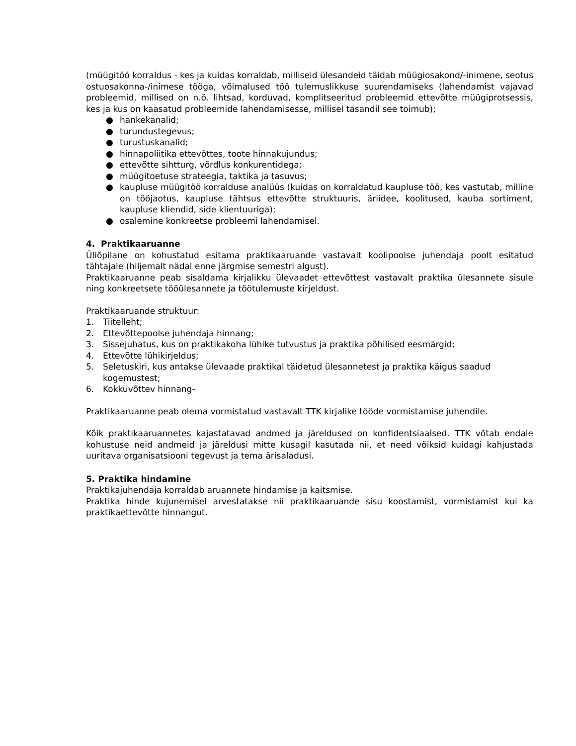(müügitöö korraldus - kes ja kuidas korraldab, milliseid ülesandeid täidab müügiosakond/-inimene, seotus ostuosakonna-/inimese tööga, võimalused töö tulemuslikkuse suurendamiseks (lahendamist vajavad probleemid, millised on n.ö. lihtsad, korduvad, komplitseeritud probleemid ettevõtte müügiprotsessis, kes ja kus on kaasatud probleemide lahendamisesse, millisel tasandil see toimub);
● hankekanalid;
● turundustegevus;
● turustuskanalid;
● hinnapoliitika ettevõttes, toote hinnakujundus;
● ettevõtte sihtturg, võrdlus konkurentidega;
● müügitoetuse strateegia, taktika ja tasuvus;
● kaupluse müügitöö korralduse analüüs (kuidas on korraldatud kaupluse töö, kes vastutab, milline on tööjaotus, kaupluse tähtsus ettevõtte struktuuris, äriidee, koolitused, kauba sortiment, kaupluse kliendid, side klientuuriga);
● osalemine konkreetse probleemi lahendamisel.
4. Praktikaaruanne
Üliõpilane on kohustatud esitama praktikaaruande vastavalt koolipoolse juhendaja poolt esitatud tähtajale (hiljemalt nädal enne järgmise semestri algust).
Praktikaaruanne peab sisaldama kirjalikku ülevaadet ettevõttest vastavalt praktika ülesannete sisule ning konkreetsete tööülesannete ja töötulemuste kirjeldust.
Praktikaaruande struktuur:
1. Tiitelleht;
2. Ettevõttepoolse juhendaja hinnang;
3. Sissejuhatus, kus on praktikakoha lühike tutvustus ja praktika põhilised eesmärgid;
4. Ettevõtte lühikirjeldus;
5. Seletuskiri, kus antakse ülevaade praktikal täidetud ülesannetest ja praktika käigus saadud kogemustest;
6. Kokkuvõttev hinnang-
Praktikaaruanne peab olema vormistatud vastavalt TTK kirjalike tööde vormistamise juhendile.
Kõik praktikaaruannetes kajastatavad andmed ja järeldused on konfidentsiaalsed. TTK võtab endale kohustuse neid andmeid ja järeldusi mitte kusagil kasutada nii, et need võiksid kuidagi kahjustada uuritava organisatsiooni tegevust ja tema ärisaladusi.
5. Praktika hindamine
Praktikajuhendaja korraldab aruannete hindamise ja kaitsmise.
Praktika hinde kujunemisel arvestatakse nii praktikaaruande sisu koostamist, vormistamist kui ka praktikaettevõtte hinnangut.